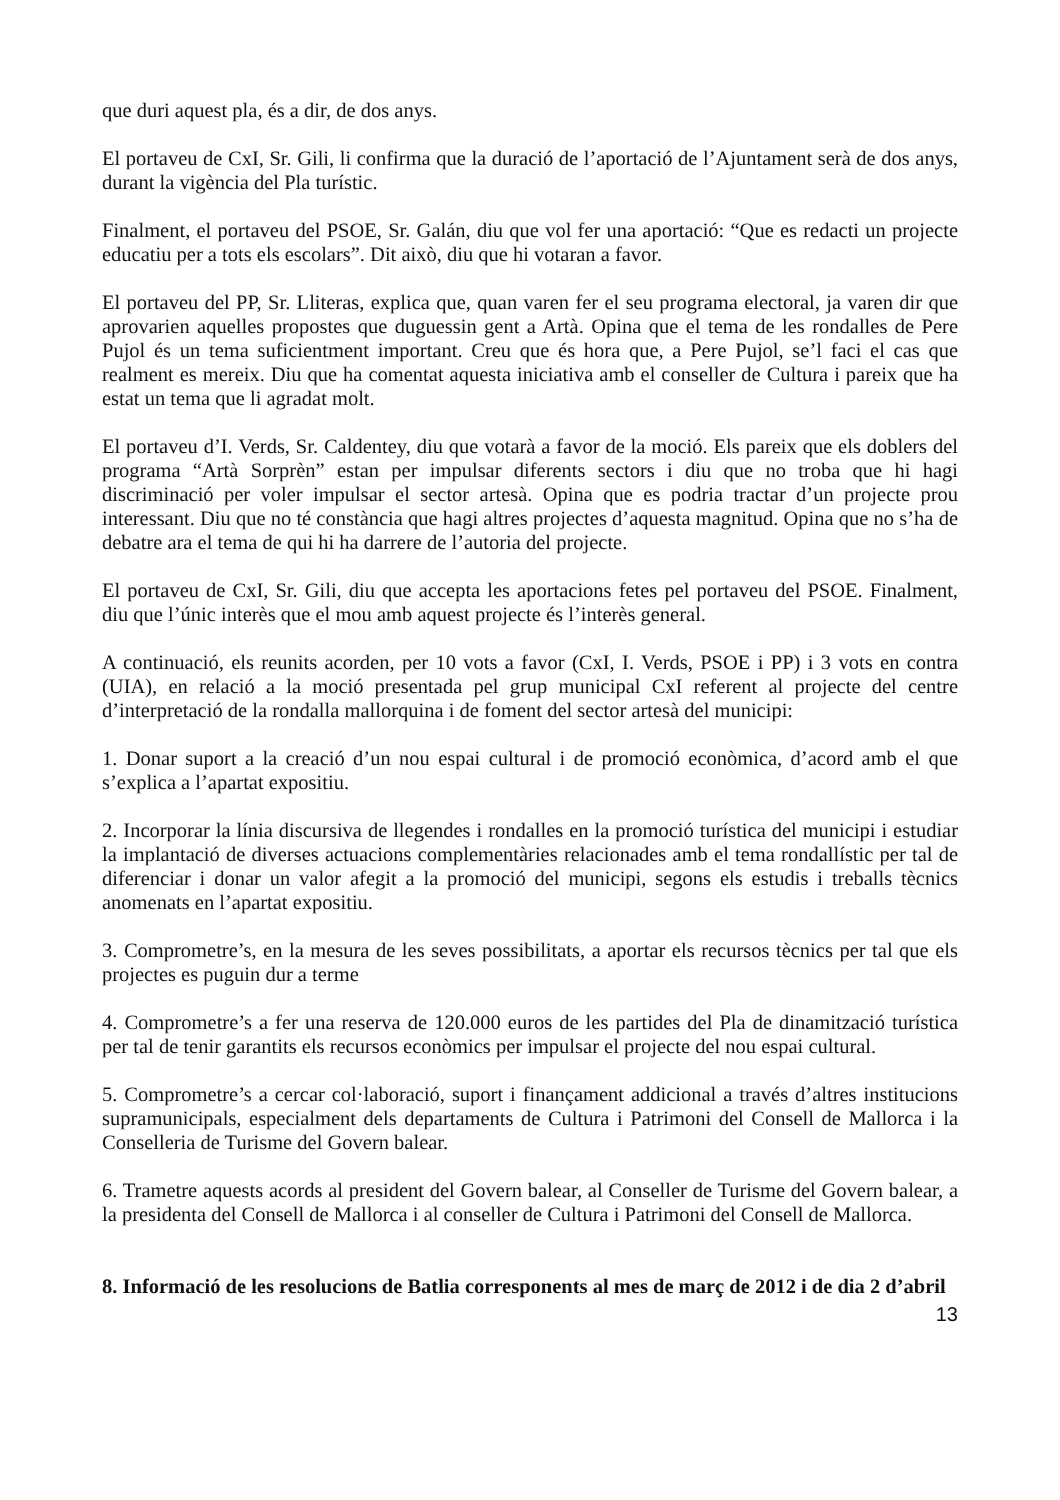que duri aquest pla, és a dir, de dos anys.
El portaveu de CxI, Sr. Gili, li confirma que la duració de l’aportació de l’Ajuntament serà de dos anys, durant la vigència del Pla turístic.
Finalment, el portaveu del PSOE, Sr. Galán, diu que vol fer una aportació: “Que es redacti un projecte educatiu per a tots els escolars”. Dit això, diu que hi votaran a favor.
El portaveu del PP, Sr. Lliteras, explica que, quan varen fer el seu programa electoral, ja varen dir que aprovarien aquelles propostes que duguessin gent a Artà. Opina que el tema de les rondalles de Pere Pujol és un tema suficientment important. Creu que és hora que, a Pere Pujol, se’l faci el cas que realment es mereix. Diu que ha comentat aquesta iniciativa amb el conseller de Cultura i pareix que ha estat un tema que li agradat molt.
El portaveu d’I. Verds, Sr. Caldentey, diu que votarà a favor de la moció. Els pareix que els doblers del programa “Artà Sorprèn” estan per impulsar diferents sectors i diu que no troba que hi hagi discriminació per voler impulsar el sector artesà. Opina que es podria tractar d’un projecte prou interessant. Diu que no té constància que hagi altres projectes d’aquesta magnitud. Opina que no s’ha de debatre ara el tema de qui hi ha darrere de l’autoria del projecte.
El portaveu de CxI, Sr. Gili, diu que accepta les aportacions fetes pel portaveu del PSOE. Finalment, diu que l’únic interès que el mou amb aquest projecte és l’interès general.
A continuació, els reunits acorden, per 10 vots a favor (CxI, I. Verds, PSOE i PP) i 3 vots en contra (UIA), en relació a la moció presentada pel grup municipal CxI referent al projecte del centre d’interpretació de la rondalla mallorquina i de foment del sector artesà del municipi:
1. Donar suport a la creació d’un nou espai cultural i de promoció econòmica, d’acord amb el que s’explica a l’apartat expositiu.
2. Incorporar la línia discursiva de llegendes i rondalles en la promoció turística del municipi i estudiar la implantació de diverses actuacions complementàries relacionades amb el tema rondallístic per tal de diferenciar i donar un valor afegit a la promoció del municipi, segons els estudis i treballs tècnics anomenats en l’apartat expositiu.
3. Comprometre’s, en la mesura de les seves possibilitats, a aportar els recursos tècnics per tal que els projectes es puguin dur a terme
4. Comprometre’s a fer una reserva de 120.000 euros de les partides del Pla de dinamització turística per tal de tenir garantits els recursos econòmics per impulsar el projecte del nou espai cultural.
5. Comprometre’s a cercar col·laboració, suport i finançament addicional a través d’altres institucions supramunicipals, especialment dels departaments de Cultura i Patrimoni del Consell de Mallorca i la Conselleria de Turisme del Govern balear.
6. Trametre aquests acords al president del Govern balear, al Conseller de Turisme del Govern balear, a la presidenta del Consell de Mallorca i al conseller de Cultura i Patrimoni del Consell de Mallorca.
8. Informació de les resolucions de Batlia corresponents al mes de març de 2012 i de dia 2 d’abril
13